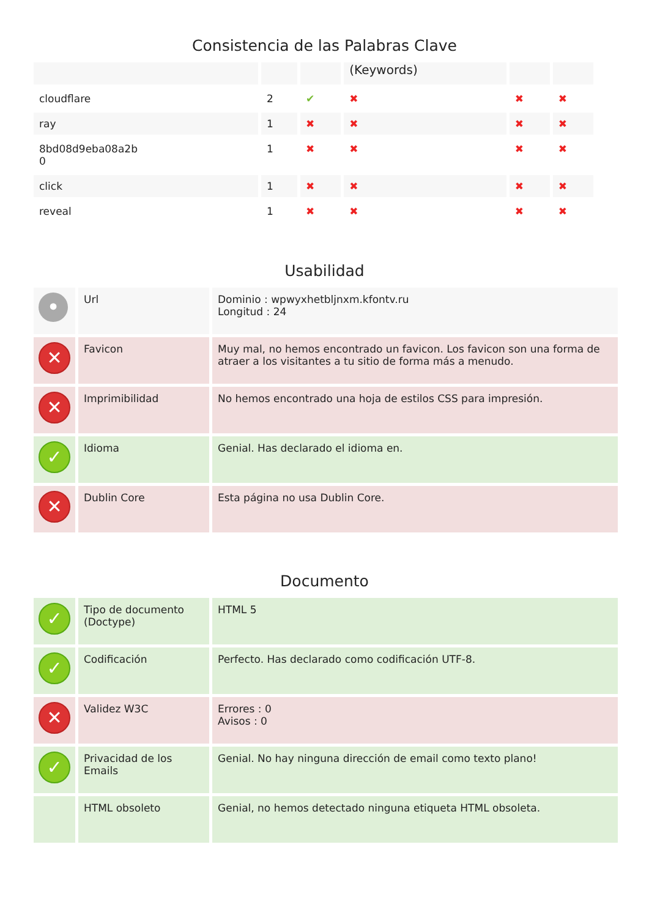Consistencia de las Palabras Clave
| | | | (Keywords) | | |
| --- | --- | --- | --- | --- | --- |
| cloudflare | 2 | ✔ | ✖ | ✖ | ✖ |
| ray | 1 | ✖ | ✖ | ✖ | ✖ |
| 8bd08d9eba08a2b 0 | 1 | ✖ | ✖ | ✖ | ✖ |
| click | 1 | ✖ | ✖ | ✖ | ✖ |
| reveal | 1 | ✖ | ✖ | ✖ | ✖ |
Usabilidad
| • | Url | Dominio : wpwyxhetbljnxm.kfontv.ru Longitud : 24 |
| ✕ | Favicon | Muy mal, no hemos encontrado un favicon. Los favicon son una forma de atraer a los visitantes a tu sitio de forma más a menudo. |
| ✕ | Imprimibilidad | No hemos encontrado una hoja de estilos CSS para impresión. |
| ✓ | Idioma | Genial. Has declarado el idioma en. |
| ✕ | Dublin Core | Esta página no usa Dublin Core. |
Documento
| ✓ | Tipo de documento (Doctype) | HTML 5 |
| ✓ | Codificación | Perfecto. Has declarado como codificación UTF-8. |
| ✕ | Validez W3C | Errores : 0 Avisos : 0 |
| ✓ | Privacidad de los Emails | Genial. No hay ninguna dirección de email como texto plano! |
| | HTML obsoleto | Genial, no hemos detectado ninguna etiqueta HTML obsoleta. |